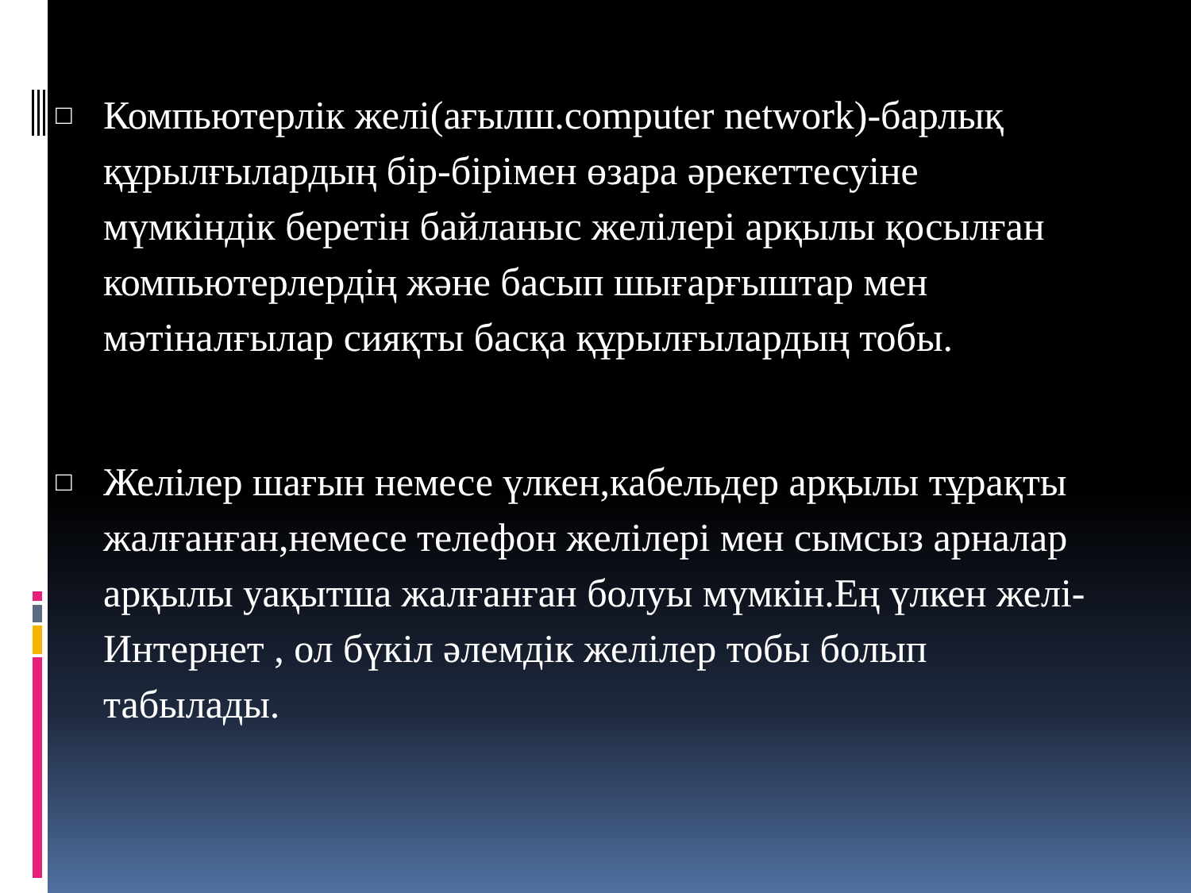□
Компьютерлік желі(ағылш.computer network)-барлық құрылғылардың бір-бірімен өзара әрекеттесуіне мүмкіндік беретін байланыс желілері арқылы қосылған компьютерлердің және басып шығарғыштар мен мәтіналғылар сияқты басқа құрылғылардың тобы.
□
Желілер шағын немесе үлкен,кабельдер арқылы тұрақты жалғанған,немесе телефон желілері мен сымсыз арналар арқылы уақытша жалғанған болуы мүмкін.Ең үлкен желі-Интернет , ол бүкіл әлемдік желілер тобы болып табылады.